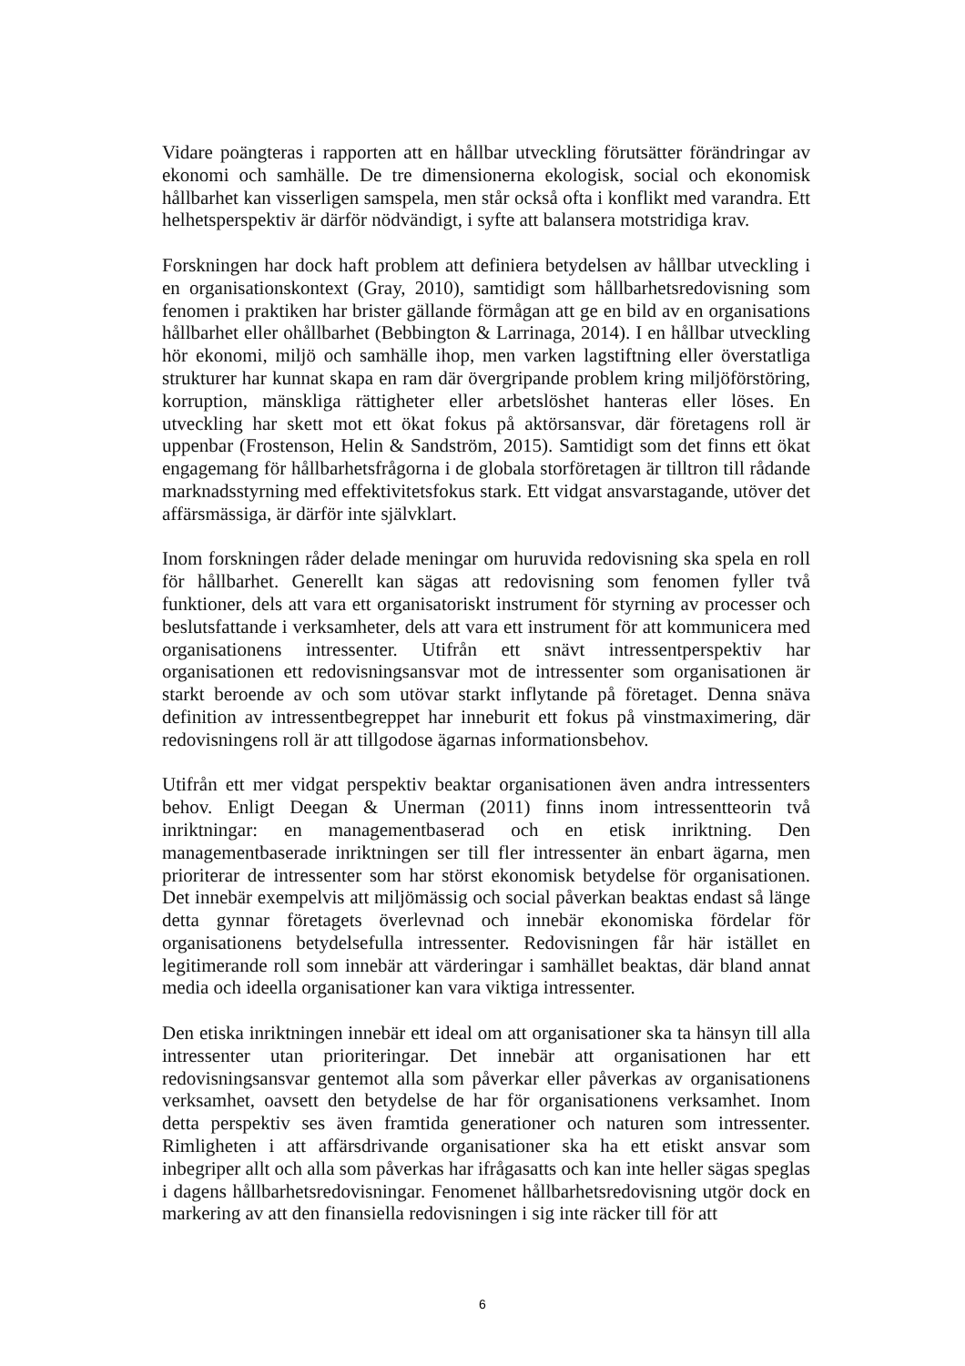Vidare poängteras i rapporten att en hållbar utveckling förutsätter förändringar av ekonomi och samhälle. De tre dimensionerna ekologisk, social och ekonomisk hållbarhet kan visserligen samspela, men står också ofta i konflikt med varandra. Ett helhetsperspektiv är därför nödvändigt, i syfte att balansera motstridiga krav.
Forskningen har dock haft problem att definiera betydelsen av hållbar utveckling i en organisationskontext (Gray, 2010), samtidigt som hållbarhetsredovisning som fenomen i praktiken har brister gällande förmågan att ge en bild av en organisations hållbarhet eller ohållbarhet (Bebbington & Larrinaga, 2014). I en hållbar utveckling hör ekonomi, miljö och samhälle ihop, men varken lagstiftning eller överstatliga strukturer har kunnat skapa en ram där övergripande problem kring miljöförstöring, korruption, mänskliga rättigheter eller arbetslöshet hanteras eller löses. En utveckling har skett mot ett ökat fokus på aktörsansvar, där företagens roll är uppenbar (Frostenson, Helin & Sandström, 2015). Samtidigt som det finns ett ökat engagemang för hållbarhetsfrågorna i de globala storföretagen är tilltron till rådande marknadsstyrning med effektivitetsfokus stark. Ett vidgat ansvarstagande, utöver det affärsmässiga, är därför inte självklart.
Inom forskningen råder delade meningar om huruvida redovisning ska spela en roll för hållbarhet. Generellt kan sägas att redovisning som fenomen fyller två funktioner, dels att vara ett organisatoriskt instrument för styrning av processer och beslutsfattande i verksamheter, dels att vara ett instrument för att kommunicera med organisationens intressenter. Utifrån ett snävt intressentperspektiv har organisationen ett redovisningsansvar mot de intressenter som organisationen är starkt beroende av och som utövar starkt inflytande på företaget. Denna snäva definition av intressentbegreppet har inneburit ett fokus på vinstmaximering, där redovisningens roll är att tillgodose ägarnas informationsbehov.
Utifrån ett mer vidgat perspektiv beaktar organisationen även andra intressenters behov. Enligt Deegan & Unerman (2011) finns inom intressentteorin två inriktningar: en managementbaserad och en etisk inriktning. Den managementbaserade inriktningen ser till fler intressenter än enbart ägarna, men prioriterar de intressenter som har störst ekonomisk betydelse för organisationen. Det innebär exempelvis att miljömässig och social påverkan beaktas endast så länge detta gynnar företagets överlevnad och innebär ekonomiska fördelar för organisationens betydelsefulla intressenter. Redovisningen får här istället en legitimerande roll som innebär att värderingar i samhället beaktas, där bland annat media och ideella organisationer kan vara viktiga intressenter.
Den etiska inriktningen innebär ett ideal om att organisationer ska ta hänsyn till alla intressenter utan prioriteringar. Det innebär att organisationen har ett redovisningsansvar gentemot alla som påverkar eller påverkas av organisationens verksamhet, oavsett den betydelse de har för organisationens verksamhet. Inom detta perspektiv ses även framtida generationer och naturen som intressenter. Rimligheten i att affärsdrivande organisationer ska ha ett etiskt ansvar som inbegriper allt och alla som påverkas har ifrågasatts och kan inte heller sägas speglas i dagens hållbarhetsredovisningar. Fenomenet hållbarhetsredovisning utgör dock en markering av att den finansiella redovisningen i sig inte räcker till för att
6